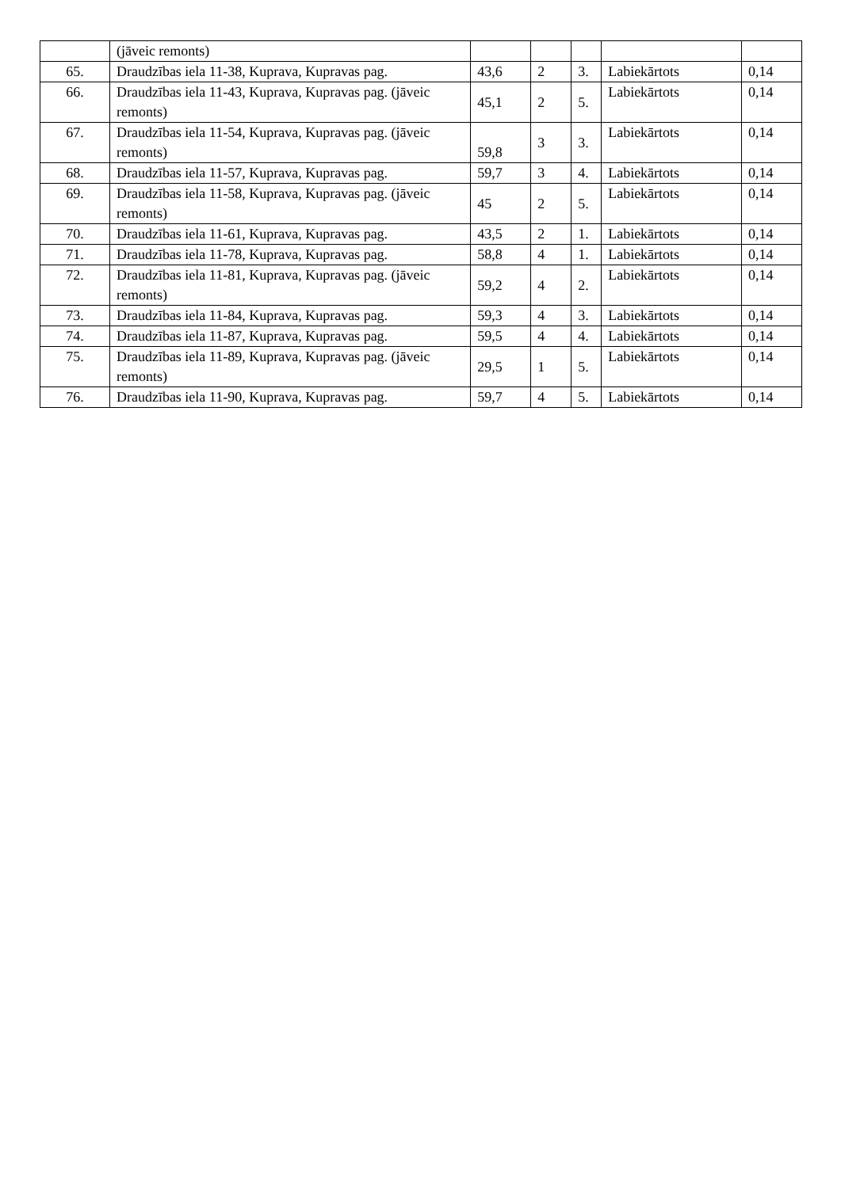| | (jāveic remonts) | | | | | |
| 65. | Draudzības iela 11-38, Kuprava, Kupravas pag. | 43,6 | 2 | 3. | Labiekārtots | 0,14 |
| 66. | Draudzības iela 11-43, Kuprava, Kupravas pag. (jāveic remonts) | 45,1 | 2 | 5. | Labiekārtots | 0,14 |
| 67. | Draudzības iela 11-54, Kuprava, Kupravas pag. (jāveic remonts) | 59,8 | 3 | 3. | Labiekārtots | 0,14 |
| 68. | Draudzības iela 11-57, Kuprava, Kupravas pag. | 59,7 | 3 | 4. | Labiekārtots | 0,14 |
| 69. | Draudzības iela 11-58, Kuprava, Kupravas pag. (jāveic remonts) | 45 | 2 | 5. | Labiekārtots | 0,14 |
| 70. | Draudzības iela 11-61, Kuprava, Kupravas pag. | 43,5 | 2 | 1. | Labiekārtots | 0,14 |
| 71. | Draudzības iela 11-78, Kuprava, Kupravas pag. | 58,8 | 4 | 1. | Labiekārtots | 0,14 |
| 72. | Draudzības iela 11-81, Kuprava, Kupravas pag. (jāveic remonts) | 59,2 | 4 | 2. | Labiekārtots | 0,14 |
| 73. | Draudzības iela 11-84, Kuprava, Kupravas pag. | 59,3 | 4 | 3. | Labiekārtots | 0,14 |
| 74. | Draudzības iela 11-87, Kuprava, Kupravas pag. | 59,5 | 4 | 4. | Labiekārtots | 0,14 |
| 75. | Draudzības iela 11-89, Kuprava, Kupravas pag. (jāveic remonts) | 29,5 | 1 | 5. | Labiekārtots | 0,14 |
| 76. | Draudzības iela 11-90, Kuprava, Kupravas pag. | 59,7 | 4 | 5. | Labiekārtots | 0,14 |